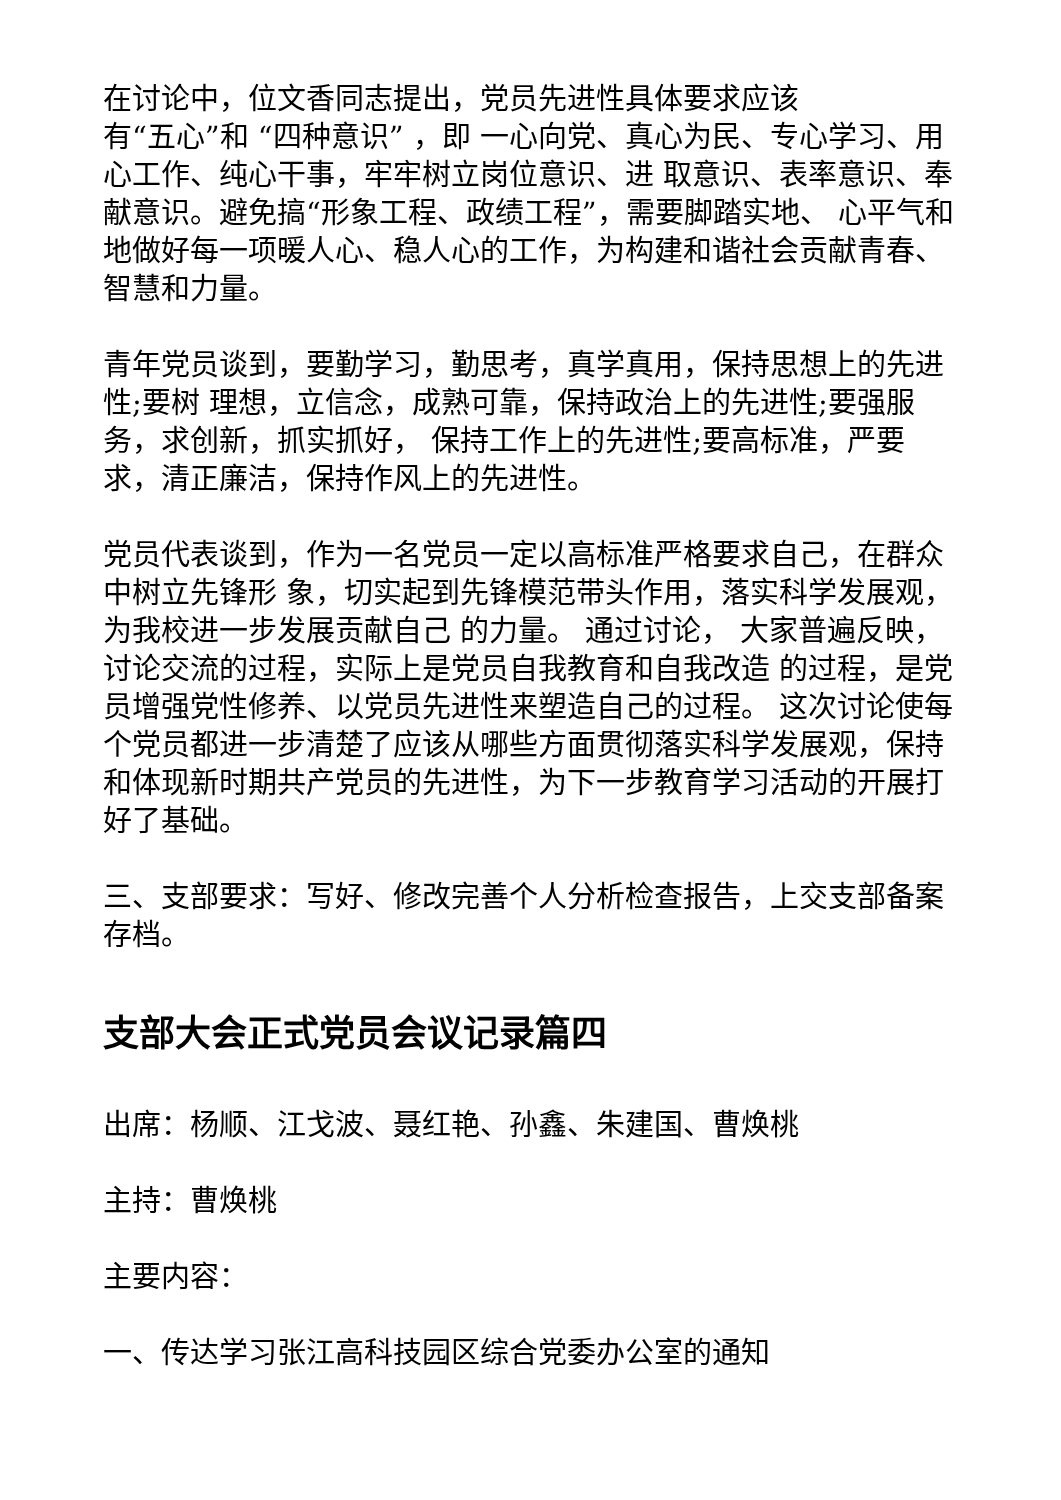在讨论中，位文香同志提出，党员先进性具体要求应该
有“五心”和 “四种意识” ，即 一心向党、真心为民、专心学习、用心工作、纯心干事，牢牢树立岗位意识、进 取意识、表率意识、奉献意识。避免搞“形象工程、政绩工程”，需要脚踏实地、 心平气和地做好每一项暖人心、稳人心的工作，为构建和谐社会贡献青春、智慧和力量。
青年党员谈到，要勤学习，勤思考，真学真用，保持思想上的先进性;要树 理想，立信念，成熟可靠，保持政治上的先进性;要强服务，求创新，抓实抓好， 保持工作上的先进性;要高标准，严要求，清正廉洁，保持作风上的先进性。
党员代表谈到，作为一名党员一定以高标准严格要求自己，在群众中树立先锋形 象，切实起到先锋模范带头作用，落实科学发展观，为我校进一步发展贡献自己 的力量。 通过讨论， 大家普遍反映，讨论交流的过程，实际上是党员自我教育和自我改造 的过程，是党员增强党性修养、以党员先进性来塑造自己的过程。 这次讨论使每个党员都进一步清楚了应该从哪些方面贯彻落实科学发展观，保持 和体现新时期共产党员的先进性，为下一步教育学习活动的开展打好了基础。
三、支部要求：写好、修改完善个人分析检查报告，上交支部备案存档。
支部大会正式党员会议记录篇四
出席：杨顺、江戈波、聂红艳、孙鑫、朱建国、曹焕桃
主持：曹焕桃
主要内容：
一、传达学习张江高科技园区综合党委办公室的通知